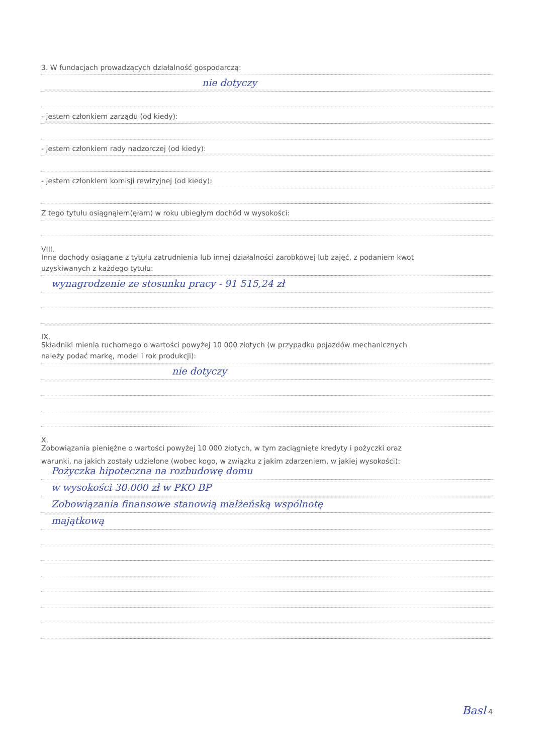3. W fundacjach prowadzących działalność gospodarczą:
nie dotyczy
- jestem członkiem zarządu (od kiedy):
- jestem członkiem rady nadzorczej (od kiedy):
- jestem członkiem komisji rewizyjnej (od kiedy):
Z tego tytułu osiągnąłem(ęłam) w roku ubiegłym dochód w wysokości:
VIII.
Inne dochody osiągane z tytułu zatrudnienia lub innej działalności zarobkowej lub zajęć, z podaniem kwot
uzyskiwanych z każdego tytułu:
wynagrodzenie ze stosunku pracy - 91 515,24 zł
IX.
Składniki mienia ruchomego o wartości powyżej 10 000 złotych (w przypadku pojazdów mechanicznych
należy podać markę, model i rok produkcji):
nie dotyczy
X.
Zobowiązania pieniężne o wartości powyżej 10 000 złotych, w tym zaciągnięte kredyty i pożyczki oraz
warunki, na jakich zostały udzielone (wobec kogo, w związku z jakim zdarzeniem, w jakiej wysokości):
Pożyczka hipoteczna na rozbudowę domu
w wysokości 30.000 zł w PKO BP
Zobowiązania finansowe stanowią małżeńską wspólnotę
majątkową
Basl 4